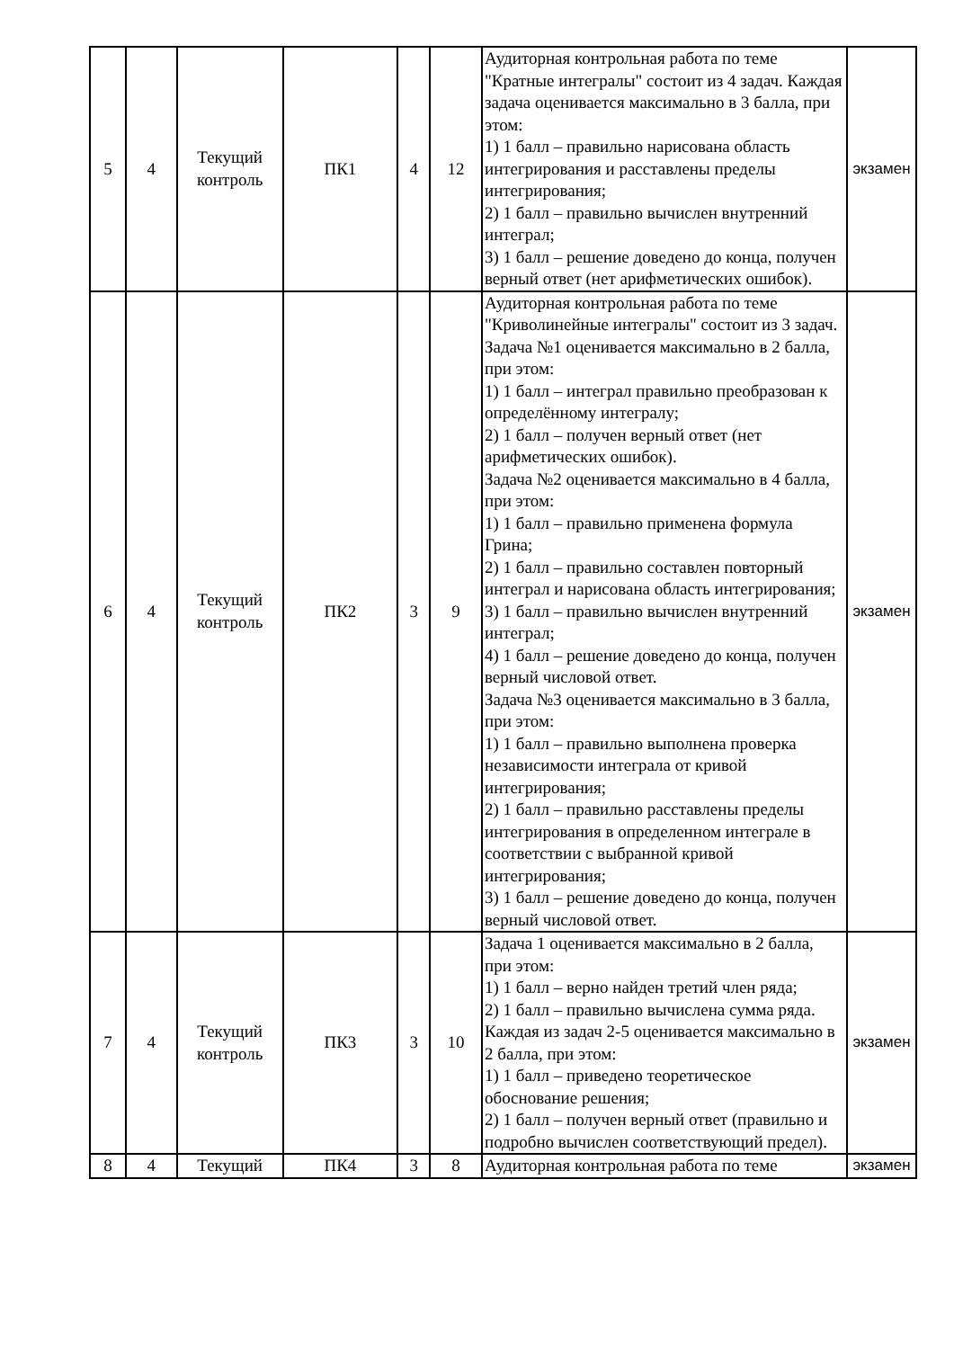| 5 | 4 | Текущий контроль | ПК1 | 4 | 12 | Аудиторная контрольная работа по теме "Кратные интегралы" состоит из 4 задач. Каждая задача оценивается максимально в 3 балла, при этом: 1) 1 балл – правильно нарисована область интегрирования и расставлены пределы интегрирования; 2) 1 балл – правильно вычислен внутренний интеграл; 3) 1 балл – решение доведено до конца, получен верный ответ (нет арифметических ошибок). | экзамен |
| 6 | 4 | Текущий контроль | ПК2 | 3 | 9 | Аудиторная контрольная работа по теме "Криволинейные интегралы" состоит из 3 задач. Задача №1 оценивается максимально в 2 балла, при этом: 1) 1 балл – интеграл правильно преобразован к определённому интегралу; 2) 1 балл – получен верный ответ (нет арифметических ошибок). Задача №2 оценивается максимально в 4 балла, при этом: 1) 1 балл – правильно применена формула Грина; 2) 1 балл – правильно составлен повторный интеграл и нарисована область интегрирования; 3) 1 балл – правильно вычислен внутренний интеграл; 4) 1 балл – решение доведено до конца, получен верный числовой ответ. Задача №3 оценивается максимально в 3 балла, при этом: 1) 1 балл – правильно выполнена проверка независимости интеграла от кривой интегрирования; 2) 1 балл – правильно расставлены пределы интегрирования в определенном интеграле в соответствии с выбранной кривой интегрирования; 3) 1 балл – решение доведено до конца, получен верный числовой ответ. | экзамен |
| 7 | 4 | Текущий контроль | ПК3 | 3 | 10 | Задача 1 оценивается максимально в 2 балла, при этом: 1) 1 балл – верно найден третий член ряда; 2) 1 балл – правильно вычислена сумма ряда. Каждая из задач 2-5 оценивается максимально в 2 балла, при этом: 1) 1 балл – приведено теоретическое обоснование решения; 2) 1 балл – получен верный ответ (правильно и подробно вычислен соответствующий предел). | экзамен |
| 8 | 4 | Текущий | ПК4 | 3 | 8 | Аудиторная контрольная работа по теме | экзамен |